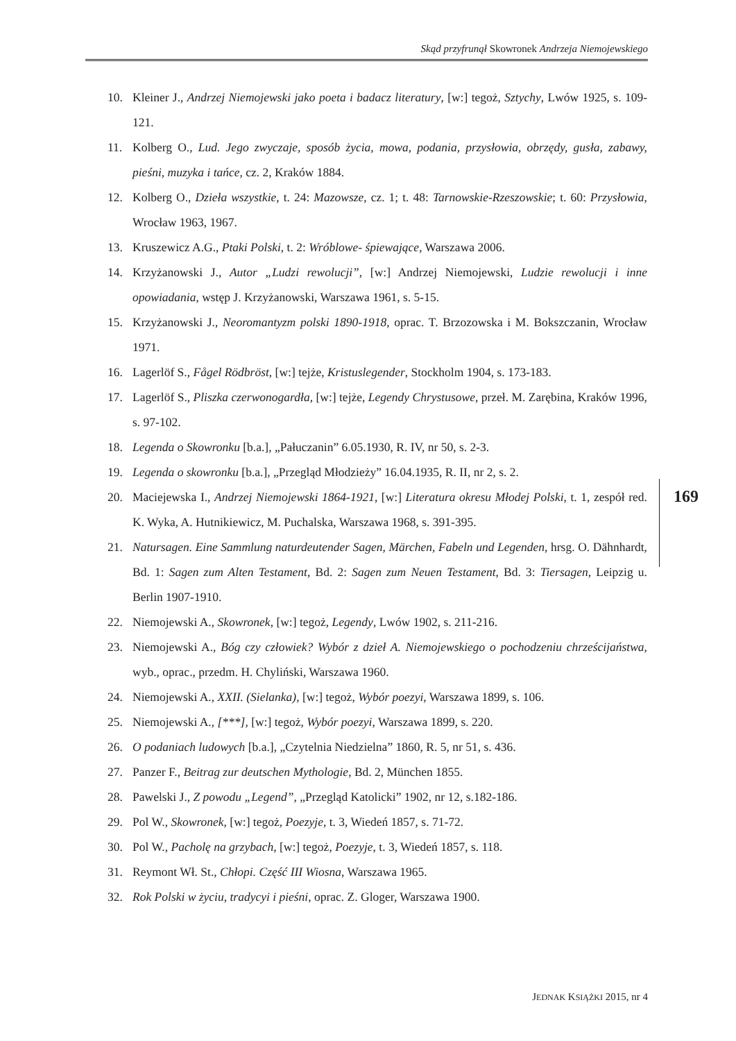Skąd przyfrunął Skowronek Andrzeja Niemojewskiego
10. Kleiner J., Andrzej Niemojewski jako poeta i badacz literatury, [w:] tegoż, Sztychy, Lwów 1925, s. 109-121.
11. Kolberg O., Lud. Jego zwyczaje, sposób życia, mowa, podania, przysłowia, obrzędy, gusła, zabawy, pieśni, muzyka i tańce, cz. 2, Kraków 1884.
12. Kolberg O., Dzieła wszystkie, t. 24: Mazowsze, cz. 1; t. 48: Tarnowskie-Rzeszowskie; t. 60: Przysłowia, Wrocław 1963, 1967.
13. Kruszewicz A.G., Ptaki Polski, t. 2: Wróblowe- śpiewające, Warszawa 2006.
14. Krzyżanowski J., Autor „Ludzi rewolucji”, [w:] Andrzej Niemojewski, Ludzie rewolucji i inne opowiadania, wstęp J. Krzyżanowski, Warszawa 1961, s. 5-15.
15. Krzyżanowski J., Neoromantyzm polski 1890-1918, oprac. T. Brzozowska i M. Bokszczanin, Wrocław 1971.
16. Lagerlöf S., Fågel Rödbröst, [w:] tejże, Kristuslegender, Stockholm 1904, s. 173-183.
17. Lagerlöf S., Pliszka czerwonogardła, [w:] tejże, Legendy Chrystusowe, przeł. M. Zarębina, Kraków 1996, s. 97-102.
18. Legenda o Skowronku [b.a.], „Pałuczanin” 6.05.1930, R. IV, nr 50, s. 2-3.
19. Legenda o skowronku [b.a.], „Przegląd Młodzieży” 16.04.1935, R. II, nr 2, s. 2.
20. Maciejewska I., Andrzej Niemojewski 1864-1921, [w:] Literatura okresu Młodej Polski, t. 1, zespół red. K. Wyka, A. Hutnikiewicz, M. Puchalska, Warszawa 1968, s. 391-395.
21. Natursagen. Eine Sammlung naturdeutender Sagen, Märchen, Fabeln und Legenden, hrsg. O. Dähnhardt, Bd. 1: Sagen zum Alten Testament, Bd. 2: Sagen zum Neuen Testament, Bd. 3: Tiersagen, Leipzig u. Berlin 1907-1910.
22. Niemojewski A., Skowronek, [w:] tegoż, Legendy, Lwów 1902, s. 211-216.
23. Niemojewski A., Bóg czy człowiek? Wybór z dzieł A. Niemojewskiego o pochodzeniu chrześcijaństwa, wyb., oprac., przedm. H. Chyliński, Warszawa 1960.
24. Niemojewski A., XXII. (Sielanka), [w:] tegoż, Wybór poezyi, Warszawa 1899, s. 106.
25. Niemojewski A., [***], [w:] tegoż, Wybór poezyi, Warszawa 1899, s. 220.
26. O podaniach ludowych [b.a.], „Czytelnia Niedzielna” 1860, R. 5, nr 51, s. 436.
27. Panzer F., Beitrag zur deutschen Mythologie, Bd. 2, München 1855.
28. Pawelski J., Z powodu „Legend”, „Przegląd Katolicki” 1902, nr 12, s.182-186.
29. Pol W., Skowronek, [w:] tegoż, Poezyje, t. 3, Wiedeń 1857, s. 71-72.
30. Pol W., Pacholę na grzybach, [w:] tegoż, Poezyje, t. 3, Wiedeń 1857, s. 118.
31. Reymont Wł. St., Chłopi. Część III Wiosna, Warszawa 1965.
32. Rok Polski w życiu, tradycyi i pieśni, oprac. Z. Gloger, Warszawa 1900.
169
JEDNAK KSIĄŻKI 2015, nr 4